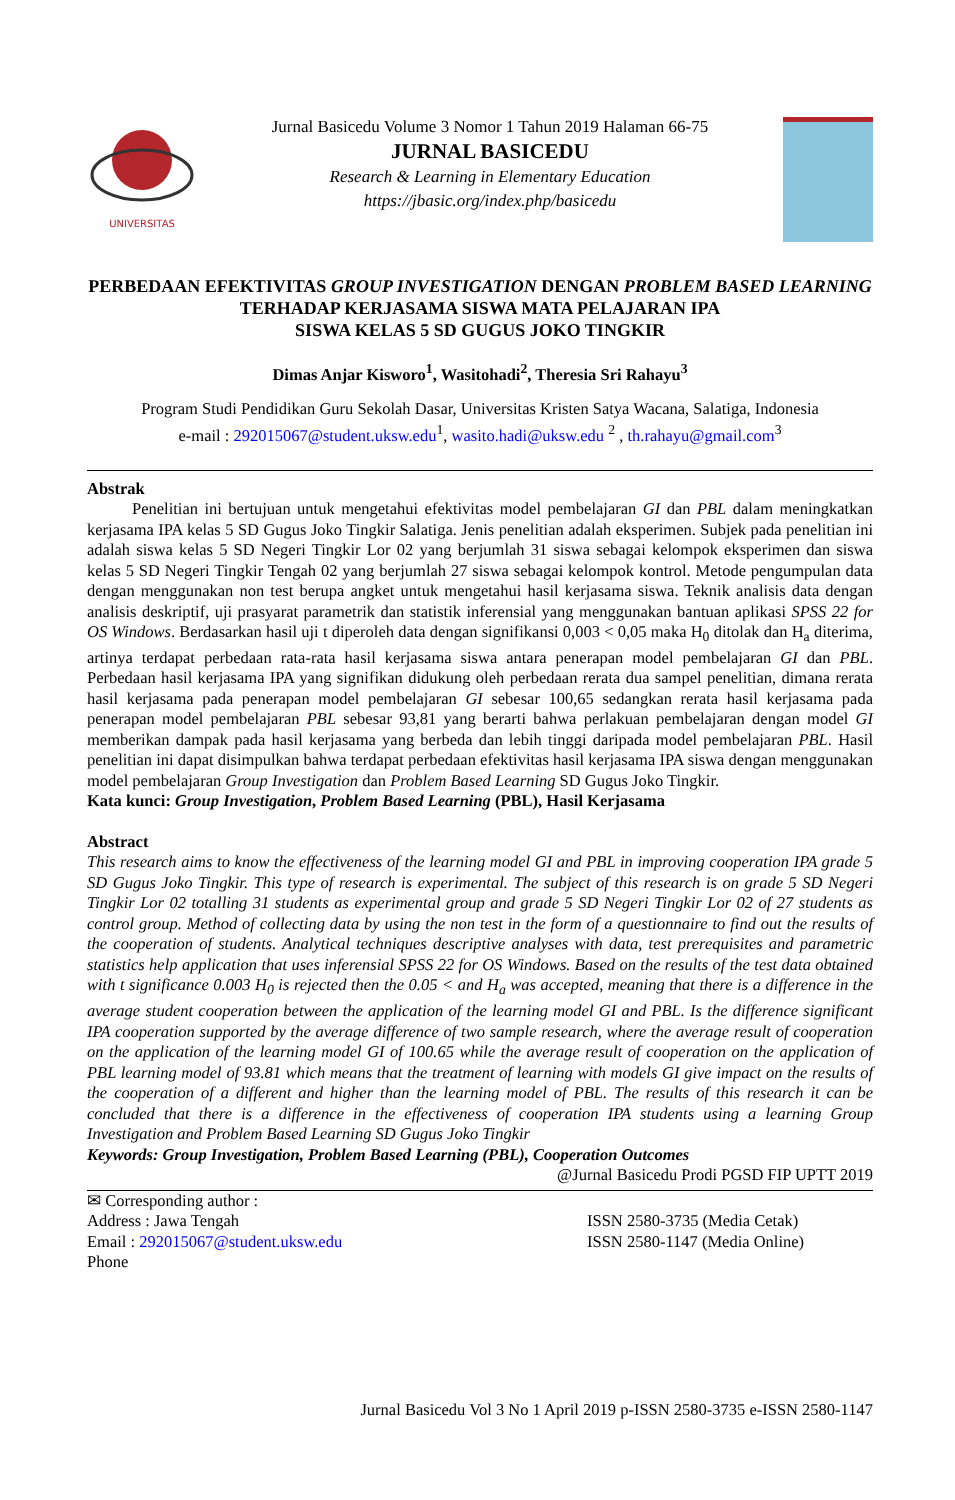UNIVERSITAS
Jurnal Basicedu Volume 3 Nomor 1 Tahun 2019 Halaman 66-75
JURNAL BASICEDU
Research & Learning in Elementary Education
https://jbasic.org/index.php/basicedu
PERBEDAAN EFEKTIVITAS GROUP INVESTIGATION DENGAN PROBLEM BASED LEARNING TERHADAP KERJASAMA SISWA MATA PELAJARAN IPA
SISWA KELAS 5 SD GUGUS JOKO TINGKIR
Dimas Anjar Kisworo<sup>1</sup>, Wasitohadi<sup>2</sup>, Theresia Sri Rahayu<sup>3</sup>
Program Studi Pendidikan Guru Sekolah Dasar, Universitas Kristen Satya Wacana, Salatiga, Indonesia
e-mail : 292015067@student.uksw.edu<sup>1</sup>, wasito.hadi@uksw.edu <sup>2</sup> , th.rahayu@gmail.com<sup>3</sup>
Abstrak
Penelitian ini bertujuan untuk mengetahui efektivitas model pembelajaran GI dan PBL dalam meningkatkan kerjasama IPA kelas 5 SD Gugus Joko Tingkir Salatiga. Jenis penelitian adalah eksperimen. Subjek pada penelitian ini adalah siswa kelas 5 SD Negeri Tingkir Lor 02 yang berjumlah 31 siswa sebagai kelompok eksperimen dan siswa kelas 5 SD Negeri Tingkir Tengah 02 yang berjumlah 27 siswa sebagai kelompok kontrol. Metode pengumpulan data dengan menggunakan non test berupa angket untuk mengetahui hasil kerjasama siswa. Teknik analisis data dengan analisis deskriptif, uji prasyarat parametrik dan statistik inferensial yang menggunakan bantuan aplikasi SPSS 22 for OS Windows. Berdasarkan hasil uji t diperoleh data dengan signifikansi 0,003 < 0,05 maka H<sub>0</sub> ditolak dan H<sub>a</sub> diterima, artinya terdapat perbedaan rata-rata hasil kerjasama siswa antara penerapan model pembelajaran GI dan PBL. Perbedaan hasil kerjasama IPA yang signifikan didukung oleh perbedaan rerata dua sampel penelitian, dimana rerata hasil kerjasama pada penerapan model pembelajaran GI sebesar 100,65 sedangkan rerata hasil kerjasama pada penerapan model pembelajaran PBL sebesar 93,81 yang berarti bahwa perlakuan pembelajaran dengan model GI memberikan dampak pada hasil kerjasama yang berbeda dan lebih tinggi daripada model pembelajaran PBL. Hasil penelitian ini dapat disimpulkan bahwa terdapat perbedaan efektivitas hasil kerjasama IPA siswa dengan menggunakan model pembelajaran Group Investigation dan Problem Based Learning SD Gugus Joko Tingkir.
Kata kunci: Group Investigation, Problem Based Learning (PBL), Hasil Kerjasama
Abstract
This research aims to know the effectiveness of the learning model GI and PBL in improving cooperation IPA grade 5 SD Gugus Joko Tingkir. This type of research is experimental. The subject of this research is on grade 5 SD Negeri Tingkir Lor 02 totalling 31 students as experimental group and grade 5 SD Negeri Tingkir Lor 02 of 27 students as control group. Method of collecting data by using the non test in the form of a questionnaire to find out the results of the cooperation of students. Analytical techniques descriptive analyses with data, test prerequisites and parametric statistics help application that uses inferensial SPSS 22 for OS Windows. Based on the results of the test data obtained with t significance 0.003 H<sub>0</sub> is rejected then the 0.05 < and H<sub>a</sub> was accepted, meaning that there is a difference in the average student cooperation between the application of the learning model GI and PBL. Is the difference significant IPA cooperation supported by the average difference of two sample research, where the average result of cooperation on the application of the learning model GI of 100.65 while the average result of cooperation on the application of PBL learning model of 93.81 which means that the treatment of learning with models GI give impact on the results of the cooperation of a different and higher than the learning model of PBL. The results of this research it can be concluded that there is a difference in the effectiveness of cooperation IPA students using a learning Group Investigation and Problem Based Learning SD Gugus Joko Tingkir
Keywords: Group Investigation, Problem Based Learning (PBL), Cooperation Outcomes
@Jurnal Basicedu Prodi PGSD FIP UPTT 2019
✉ Corresponding author :
Address : Jawa Tengah
Email : 292015067@student.uksw.edu
Phone
ISSN 2580-3735 (Media Cetak)
ISSN 2580-1147 (Media Online)
Jurnal Basicedu Vol 3 No 1 April 2019 p-ISSN 2580-3735 e-ISSN 2580-1147